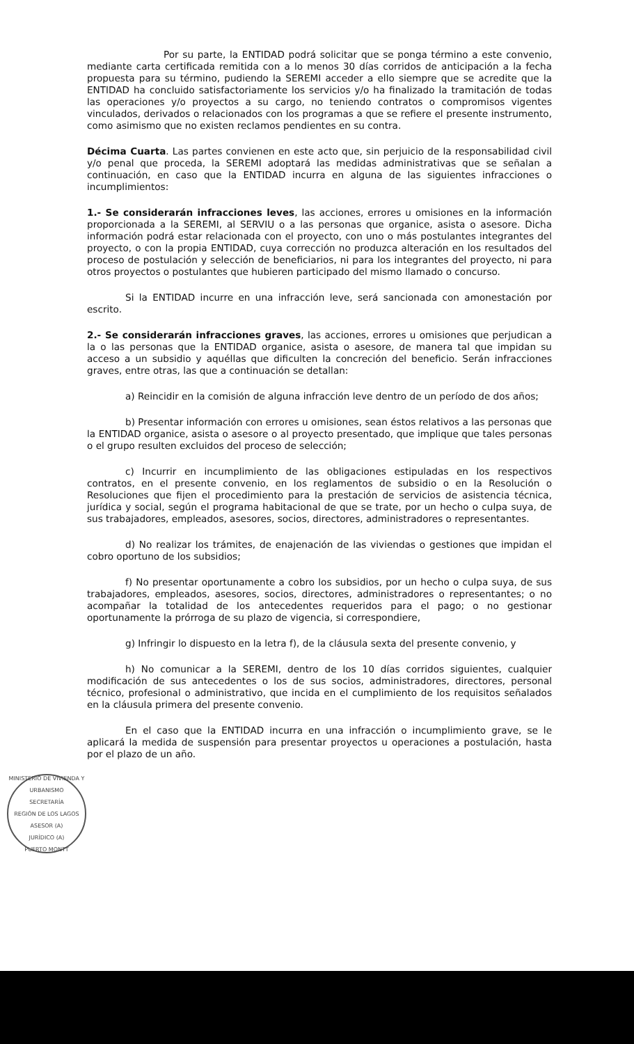Por su parte, la ENTIDAD podrá solicitar que se ponga término a este convenio, mediante carta certificada remitida con a lo menos 30 días corridos de anticipación a la fecha propuesta para su término, pudiendo la SEREMI acceder a ello siempre que se acredite que la ENTIDAD ha concluido satisfactoriamente los servicios y/o ha finalizado la tramitación de todas las operaciones y/o proyectos a su cargo, no teniendo contratos o compromisos vigentes vinculados, derivados o relacionados con los programas a que se refiere el presente instrumento, como asimismo que no existen reclamos pendientes en su contra.
Décima Cuarta. Las partes convienen en este acto que, sin perjuicio de la responsabilidad civil y/o penal que proceda, la SEREMI adoptará las medidas administrativas que se señalan a continuación, en caso que la ENTIDAD incurra en alguna de las siguientes infracciones o incumplimientos:
1.- Se considerarán infracciones leves, las acciones, errores u omisiones en la información proporcionada a la SEREMI, al SERVIU o a las personas que organice, asista o asesore. Dicha información podrá estar relacionada con el proyecto, con uno o más postulantes integrantes del proyecto, o con la propia ENTIDAD, cuya corrección no produzca alteración en los resultados del proceso de postulación y selección de beneficiarios, ni para los integrantes del proyecto, ni para otros proyectos o postulantes que hubieren participado del mismo llamado o concurso.
Si la ENTIDAD incurre en una infracción leve, será sancionada con amonestación por escrito.
2.- Se considerarán infracciones graves, las acciones, errores u omisiones que perjudican a la o las personas que la ENTIDAD organice, asista o asesore, de manera tal que impidan su acceso a un subsidio y aquéllas que dificulten la concreción del beneficio. Serán infracciones graves, entre otras, las que a continuación se detallan:
a) Reincidir en la comisión de alguna infracción leve dentro de un período de dos años;
b) Presentar información con errores u omisiones, sean éstos relativos a las personas que la ENTIDAD organice, asista o asesore o al proyecto presentado, que implique que tales personas o el grupo resulten excluidos del proceso de selección;
c) Incurrir en incumplimiento de las obligaciones estipuladas en los respectivos contratos, en el presente convenio, en los reglamentos de subsidio o en la Resolución o Resoluciones que fijen el procedimiento para la prestación de servicios de asistencia técnica, jurídica y social, según el programa habitacional de que se trate, por un hecho o culpa suya, de sus trabajadores, empleados, asesores, socios, directores, administradores o representantes.
d) No realizar los trámites, de enajenación de las viviendas o gestiones que impidan el cobro oportuno de los subsidios;
f) No presentar oportunamente a cobro los subsidios, por un hecho o culpa suya, de sus trabajadores, empleados, asesores, socios, directores, administradores o representantes; o no acompañar la totalidad de los antecedentes requeridos para el pago; o no gestionar oportunamente la prórroga de su plazo de vigencia, si correspondiere,
g) Infringir lo dispuesto en la letra f), de la cláusula sexta del presente convenio, y
h) No comunicar a la SEREMI, dentro de los 10 días corridos siguientes, cualquier modificación de sus antecedentes o los de sus socios, administradores, directores, personal técnico, profesional o administrativo, que incida en el cumplimiento de los requisitos señalados en la cláusula primera del presente convenio.
En el caso que la ENTIDAD incurra en una infracción o incumplimiento grave, se le aplicará la medida de suspensión para presentar proyectos u operaciones a postulación, hasta por el plazo de un año.
MINISTERIO DE VIVIENDA Y URBANISMO
SECRETARÍA
REGIÓN DE LOS LAGOS
ASESOR (A)
JURÍDICO (A)
PUERTO MONTT